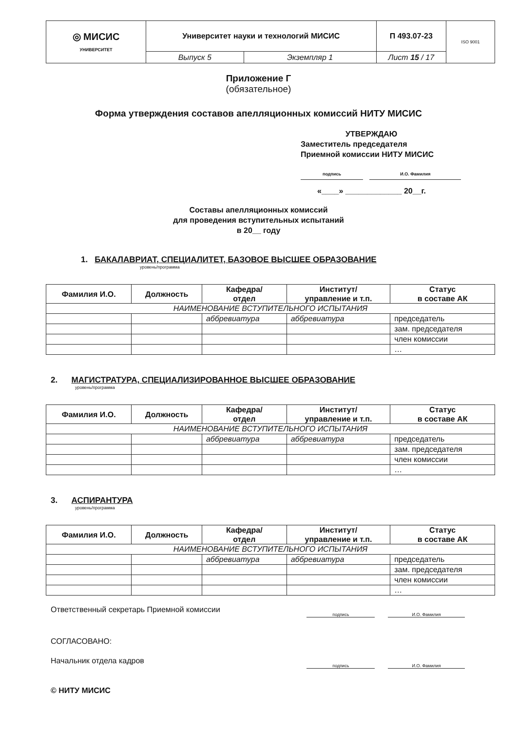| ◎ МИСИС УНИВЕРСИТЕТ | Университет науки и технологий МИСИС | | П 493.07-23 | ISO 9001 |
| | Выпуск 5 | Экземпляр 1 | Лист 15 / 17 | |
Приложение Г
(обязательное)
Форма утверждения составов апелляционных комиссий НИТУ МИСИС
УТВЕРЖДАЮ
Заместитель председателя
Приемной комиссии НИТУ МИСИС
подпись И.О. Фамилия
«____» _____________ 20__г.
Составы апелляционных комиссий
для проведения вступительных испытаний
в 20__ году
1. БАКАЛАВРИАТ, СПЕЦИАЛИТЕТ, БАЗОВОЕ ВЫСШЕЕ ОБРАЗОВАНИЕ
уровень/программа
| Фамилия И.О. | Должность | Кафедра/ отдел | Институт/ управление и т.п. | Статус в составе АК |
| --- | --- | --- | --- | --- |
| НАИМЕНОВАНИЕ ВСТУПИТЕЛЬНОГО ИСПЫТАНИЯ | | | | |
| | | аббревиатура | аббревиатура | председатель |
| | | | | зам. председателя |
| | | | | член комиссии |
| | | | | … |
2. МАГИСТРАТУРА, СПЕЦИАЛИЗИРОВАННОЕ ВЫСШЕЕ ОБРАЗОВАНИЕ
уровень/программа
| Фамилия И.О. | Должность | Кафедра/ отдел | Институт/ управление и т.п. | Статус в составе АК |
| --- | --- | --- | --- | --- |
| НАИМЕНОВАНИЕ ВСТУПИТЕЛЬНОГО ИСПЫТАНИЯ | | | | |
| | | аббревиатура | аббревиатура | председатель |
| | | | | зам. председателя |
| | | | | член комиссии |
| | | | | … |
3. АСПИРАНТУРА
уровень/программа
| Фамилия И.О. | Должность | Кафедра/ отдел | Институт/ управление и т.п. | Статус в составе АК |
| --- | --- | --- | --- | --- |
| НАИМЕНОВАНИЕ ВСТУПИТЕЛЬНОГО ИСПЫТАНИЯ | | | | |
| | | аббревиатура | аббревиатура | председатель |
| | | | | зам. председателя |
| | | | | член комиссии |
| | | | | … |
Ответственный секретарь Приемной комиссии подпись И.О. Фамилия
СОГЛАСОВАНО:
Начальник отдела кадров подпись И.О. Фамилия
© НИТУ МИСИС